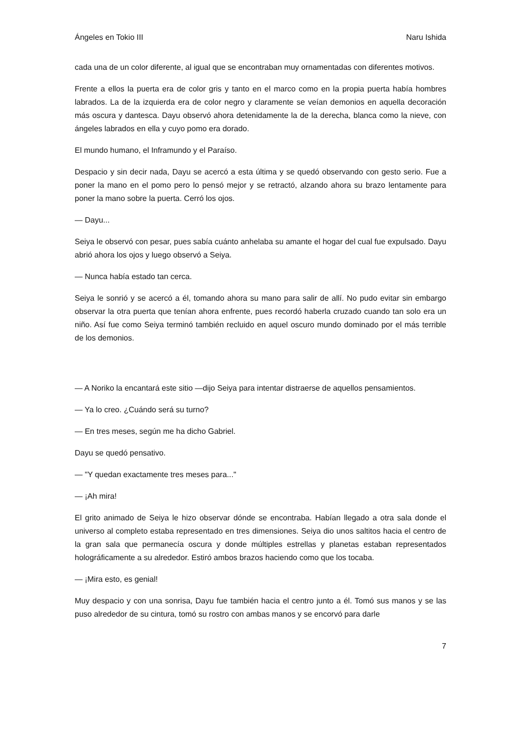Ángeles en Tokio III Naru Ishida
cada una de un color diferente, al igual que se encontraban muy ornamentadas con diferentes motivos.
Frente a ellos la puerta era de color gris y tanto en el marco como en la propia puerta había hombres labrados. La de la izquierda era de color negro y claramente se veían demonios en aquella decoración más oscura y dantesca. Dayu observó ahora detenidamente la de la derecha, blanca como la nieve, con ángeles labrados en ella y cuyo pomo era dorado.
El mundo humano, el Inframundo y el Paraíso.
Despacio y sin decir nada, Dayu se acercó a esta última y se quedó observando con gesto serio. Fue a poner la mano en el pomo pero lo pensó mejor y se retractó, alzando ahora su brazo lentamente para poner la mano sobre la puerta. Cerró los ojos.
— Dayu...
Seiya le observó con pesar, pues sabía cuánto anhelaba su amante el hogar del cual fue expulsado. Dayu abrió ahora los ojos y luego observó a Seiya.
— Nunca había estado tan cerca.
Seiya le sonrió y se acercó a él, tomando ahora su mano para salir de allí. No pudo evitar sin embargo observar la otra puerta que tenían ahora enfrente, pues recordó haberla cruzado cuando tan solo era un niño. Así fue como Seiya terminó también recluido en aquel oscuro mundo dominado por el más terrible de los demonios.
— A Noriko la encantará este sitio —dijo Seiya para intentar distraerse de aquellos pensamientos.
— Ya lo creo. ¿Cuándo será su turno?
— En tres meses, según me ha dicho Gabriel.
Dayu se quedó pensativo.
— "Y quedan exactamente tres meses para..."
— ¡Ah mira!
El grito animado de Seiya le hizo observar dónde se encontraba. Habían llegado a otra sala donde el universo al completo estaba representado en tres dimensiones. Seiya dio unos saltitos hacia el centro de la gran sala que permanecía oscura y donde múltiples estrellas y planetas estaban representados holográficamente a su alrededor. Estiró ambos brazos haciendo como que los tocaba.
— ¡Mira esto, es genial!
Muy despacio y con una sonrisa, Dayu fue también hacia el centro junto a él. Tomó sus manos y se las puso alrededor de su cintura, tomó su rostro con ambas manos y se encorvó para darle
7